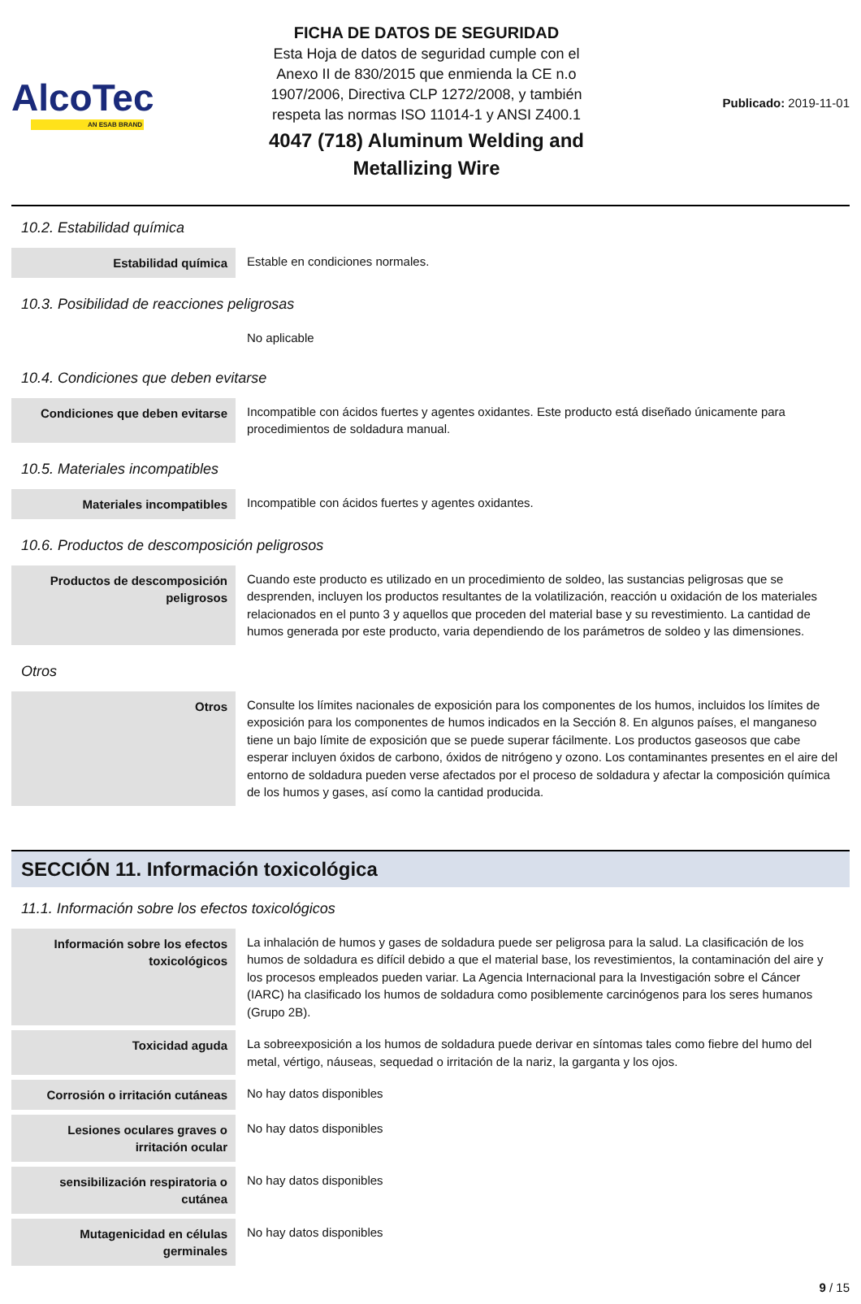AlcoTec
AN ESAB BRAND
FICHA DE DATOS DE SEGURIDAD
Esta Hoja de datos de seguridad cumple con el
Anexo II de 830/2015 que enmienda la CE n.o
1907/2006, Directiva CLP 1272/2008, y también
respeta las normas ISO 11014-1 y ANSI Z400.1
4047 (718) Aluminum Welding and
Metallizing Wire
Publicado: 2019-11-01
10.2. Estabilidad química
| Estabilidad química | Estable en condiciones normales. |
10.3. Posibilidad de reacciones peligrosas
| | No aplicable |
10.4. Condiciones que deben evitarse
| Condiciones que deben evitarse | Incompatible con ácidos fuertes y agentes oxidantes. Este producto está diseñado únicamente para procedimientos de soldadura manual. |
10.5. Materiales incompatibles
| Materiales incompatibles | Incompatible con ácidos fuertes y agentes oxidantes. |
10.6. Productos de descomposición peligrosos
| Productos de descomposición peligrosos | Cuando este producto es utilizado en un procedimiento de soldeo, las sustancias peligrosas que se desprenden, incluyen los productos resultantes de la volatilización, reacción u oxidación de los materiales relacionados en el punto 3 y aquellos que proceden del material base y su revestimiento. La cantidad de humos generada por este producto, varia dependiendo de los parámetros de soldeo y las dimensiones. |
Otros
| Otros | Consulte los límites nacionales de exposición para los componentes de los humos, incluidos los límites de exposición para los componentes de humos indicados en la Sección 8. En algunos países, el manganeso tiene un bajo límite de exposición que se puede superar fácilmente. Los productos gaseosos que cabe esperar incluyen óxidos de carbono, óxidos de nitrógeno y ozono. Los contaminantes presentes en el aire del entorno de soldadura pueden verse afectados por el proceso de soldadura y afectar la composición química de los humos y gases, así como la cantidad producida. |
SECCIÓN 11. Información toxicológica
11.1. Información sobre los efectos toxicológicos
| Información sobre los efectos toxicológicos | La inhalación de humos y gases de soldadura puede ser peligrosa para la salud. La clasificación de los humos de soldadura es difícil debido a que el material base, los revestimientos, la contaminación del aire y los procesos empleados pueden variar. La Agencia Internacional para la Investigación sobre el Cáncer (IARC) ha clasificado los humos de soldadura como posiblemente carcinógenos para los seres humanos (Grupo 2B). |
| Toxicidad aguda | La sobreexposición a los humos de soldadura puede derivar en síntomas tales como fiebre del humo del metal, vértigo, náuseas, sequedad o irritación de la nariz, la garganta y los ojos. |
| Corrosión o irritación cutáneas | No hay datos disponibles |
| Lesiones oculares graves o irritación ocular | No hay datos disponibles |
| sensibilización respiratoria o cutánea | No hay datos disponibles |
| Mutagenicidad en células germinales | No hay datos disponibles |
9 / 15